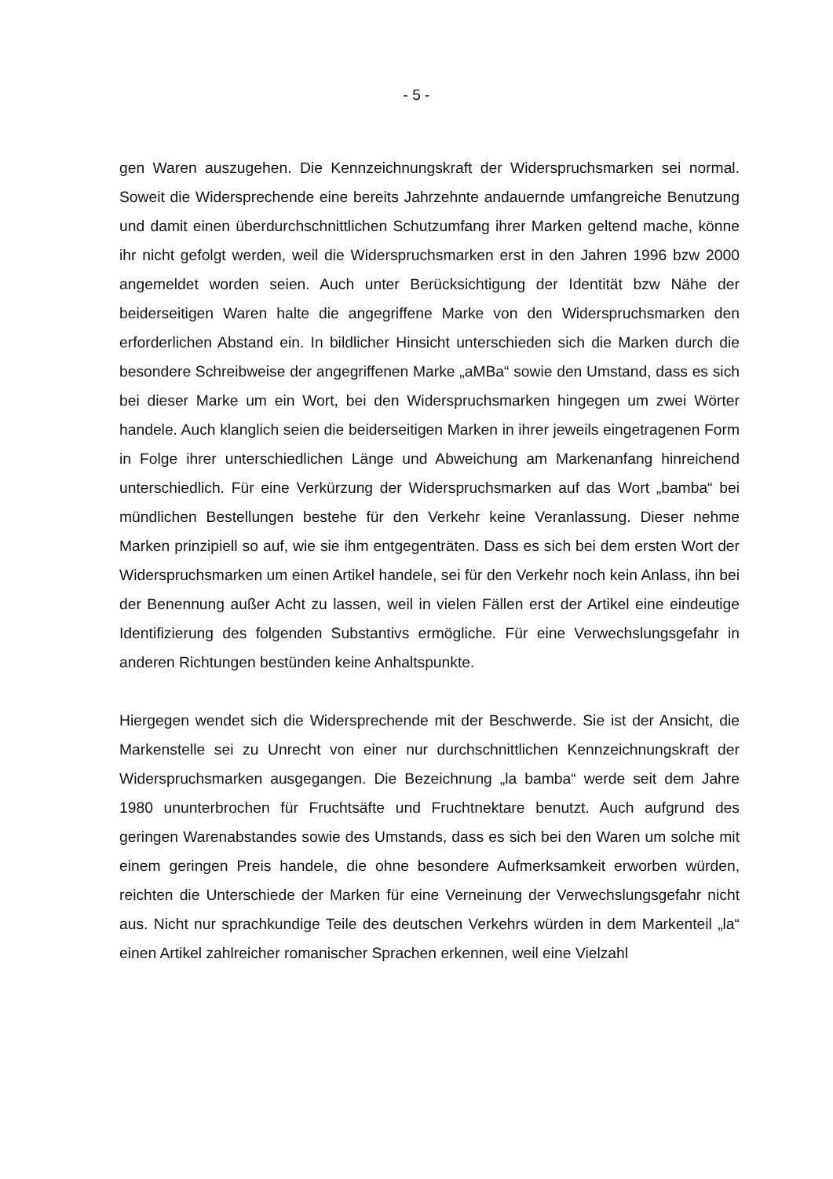- 5 -
gen Waren auszugehen. Die Kennzeichnungskraft der Widerspruchsmarken sei normal. Soweit die Widersprechende eine bereits Jahrzehnte andauernde umfangreiche Benutzung und damit einen überdurchschnittlichen Schutzumfang ihrer Marken geltend mache, könne ihr nicht gefolgt werden, weil die Widerspruchsmarken erst in den Jahren 1996 bzw 2000 angemeldet worden seien. Auch unter Berücksichtigung der Identität bzw Nähe der beiderseitigen Waren halte die angegriffene Marke von den Widerspruchsmarken den erforderlichen Abstand ein. In bildlicher Hinsicht unterschieden sich die Marken durch die besondere Schreibweise der angegriffenen Marke „aMBa“ sowie den Umstand, dass es sich bei dieser Marke um ein Wort, bei den Widerspruchsmarken hingegen um zwei Wörter handele. Auch klanglich seien die beiderseitigen Marken in ihrer jeweils eingetragenen Form in Folge ihrer unterschiedlichen Länge und Abweichung am Markenanfang hinreichend unterschiedlich. Für eine Verkürzung der Widerspruchsmarken auf das Wort „bamba“ bei mündlichen Bestellungen bestehe für den Verkehr keine Veranlassung. Dieser nehme Marken prinzipiell so auf, wie sie ihm entgegenträten. Dass es sich bei dem ersten Wort der Widerspruchsmarken um einen Artikel handele, sei für den Verkehr noch kein Anlass, ihn bei der Benennung außer Acht zu lassen, weil in vielen Fällen erst der Artikel eine eindeutige Identifizierung des folgenden Substantivs ermögliche. Für eine Verwechslungsgefahr in anderen Richtungen bestünden keine Anhaltspunkte.
Hiergegen wendet sich die Widersprechende mit der Beschwerde. Sie ist der Ansicht, die Markenstelle sei zu Unrecht von einer nur durchschnittlichen Kennzeichnungskraft der Widerspruchsmarken ausgegangen. Die Bezeichnung „la bamba“ werde seit dem Jahre 1980 ununterbrochen für Fruchtsäfte und Fruchtnektare benutzt. Auch aufgrund des geringen Warenabstandes sowie des Umstands, dass es sich bei den Waren um solche mit einem geringen Preis handele, die ohne besondere Aufmerksamkeit erworben würden, reichten die Unterschiede der Marken für eine Verneinung der Verwechslungsgefahr nicht aus. Nicht nur sprachkundige Teile des deutschen Verkehrs würden in dem Markenteil „la“ einen Artikel zahlreicher romanischer Sprachen erkennen, weil eine Vielzahl